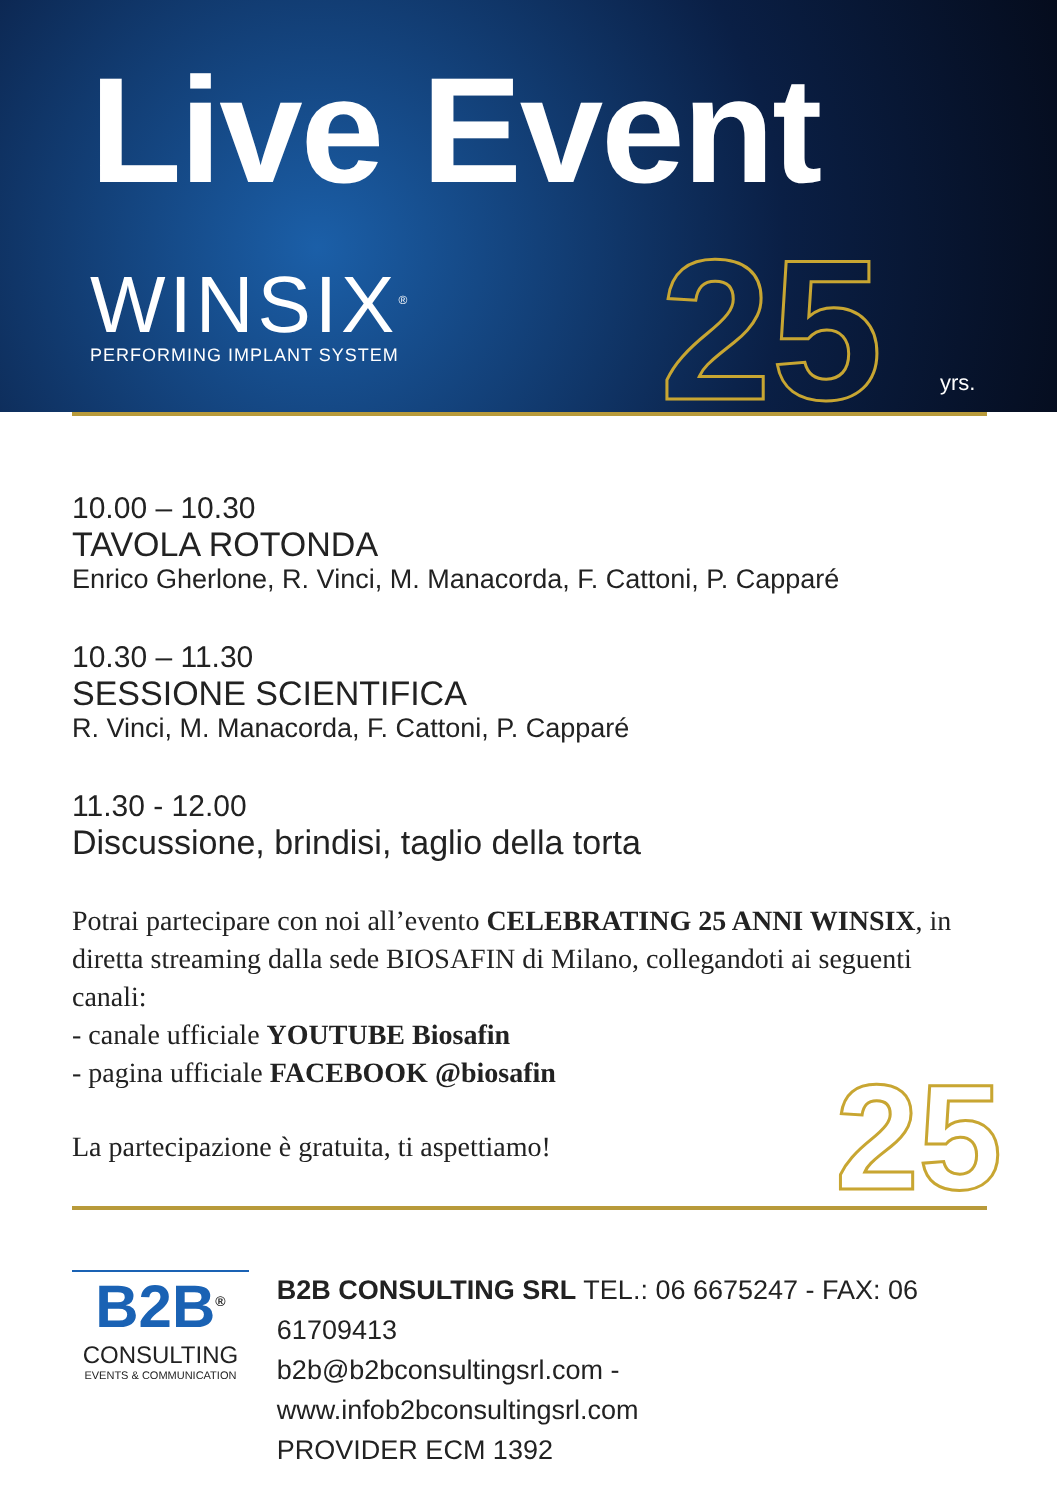Live Event
WINSIX<sup>®</sup>
PERFORMING IMPLANT SYSTEM
25 yrs.
10.00 – 10.30
TAVOLA ROTONDA
Enrico Gherlone, R. Vinci, M. Manacorda, F. Cattoni, P. Capparé
10.30 – 11.30
SESSIONE SCIENTIFICA
R. Vinci, M. Manacorda, F. Cattoni, P. Capparé
11.30 - 12.00
Discussione, brindisi, taglio della torta
Potrai partecipare con noi all’evento CELEBRATING 25 ANNI WINSIX, in diretta streaming dalla sede BIOSAFIN di Milano, collegandoti ai seguenti canali:
- canale ufficiale YOUTUBE Biosafin
- pagina ufficiale FACEBOOK @biosafin
La partecipazione è gratuita, ti aspettiamo!
25
B2B<sup>®</sup>
CONSULTING
EVENTS & COMMUNICATION
B2B CONSULTING SRL TEL.: 06 6675247 - FAX: 06 61709413
b2b@b2bconsultingsrl.com - www.infob2bconsultingsrl.com
PROVIDER ECM 1392